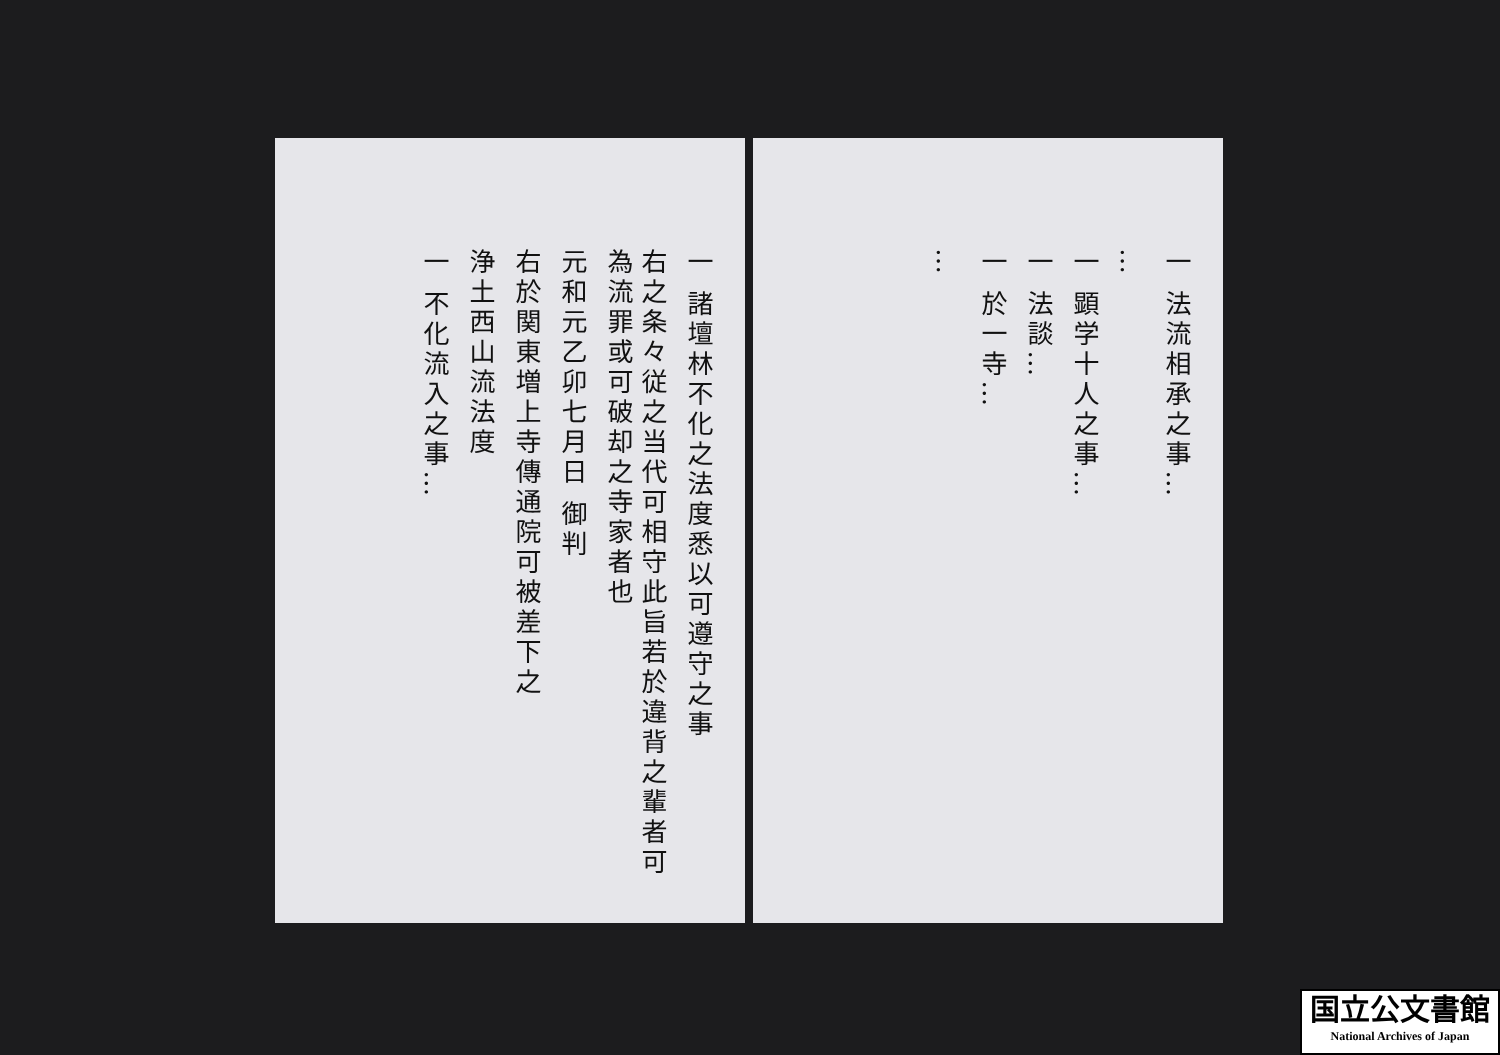一 諸壇林不化之法度悉以可遵守之事
右之条々従之当代可相守此旨若於違背之輩者可為流罪或可破却之寺家者也
元和元乙卯七月日 御判
右於関東増上寺傳通院可被差下之
浄土西山流法度
一 不化流入之事…
一 法流相承之事…
…
一 顕学十人之事…
一 法談…
一 於一寺…
…
国立公文書館
National Archives of Japan